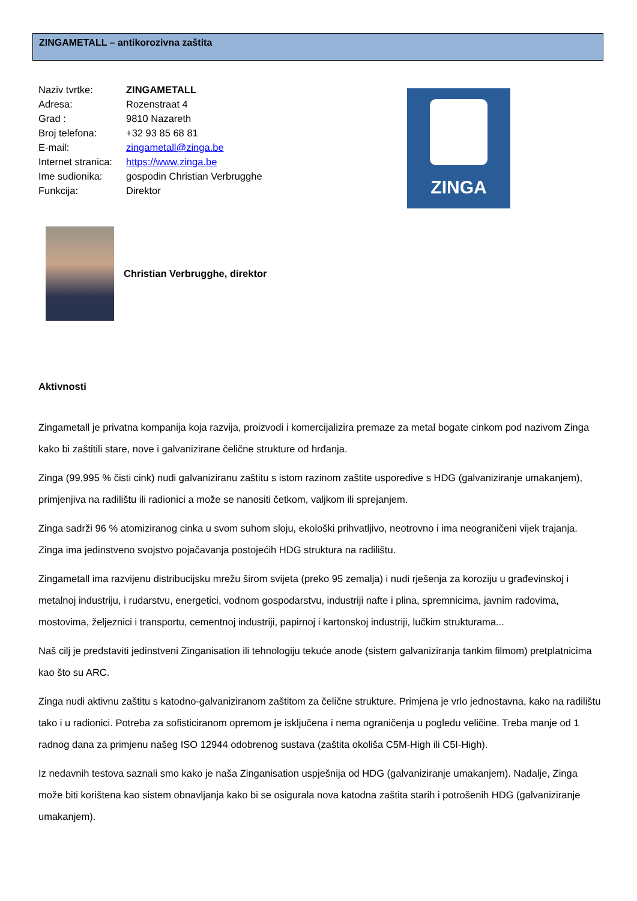ZINGAMETALL – antikorozivna zaštita
Naziv tvrtke: ZINGAMETALL
Adresa: Rozenstraat 4
Grad : 9810 Nazareth
Broj telefona: +32 93 85 68 81
E-mail: zingametall@zinga.be
Internet stranica: https://www.zinga.be
Ime sudionika: gospodin Christian Verbrugghe
Funkcija: Direktor
ZINGA
Christian Verbrugghe, direktor
Aktivnosti
Zingametall je privatna kompanija koja razvija, proizvodi i komercijalizira premaze za metal bogate cinkom pod nazivom Zinga kako bi zaštitili stare, nove i galvanizirane čelične strukture od hrđanja.
Zinga (99,995 % čisti cink) nudi galvaniziranu zaštitu s istom razinom zaštite usporedive s HDG (galvaniziranje umakanjem), primjenjiva na radilištu ili radionici a može se nanositi četkom, valjkom ili sprejanjem.
Zinga sadrži 96 % atomiziranog cinka u svom suhom sloju, ekološki prihvatljivo, neotrovno i ima neograničeni vijek trajanja. Zinga ima jedinstveno svojstvo pojačavanja postojećih HDG struktura na radilištu.
Zingametall ima razvijenu distribucijsku mrežu širom svijeta (preko 95 zemalja) i nudi rješenja za koroziju u građevinskoj i metalnoj industriju, i rudarstvu, energetici, vodnom gospodarstvu, industriji nafte i plina, spremnicima, javnim radovima, mostovima, željeznici i transportu, cementnoj industriji, papirnoj i kartonskoj industriji, lučkim strukturama...
Naš cilj je predstaviti jedinstveni Zinganisation ili tehnologiju tekuće anode (sistem galvaniziranja tankim filmom) pretplatnicima kao što su ARC.
Zinga nudi aktivnu zaštitu s katodno-galvaniziranom zaštitom za čelične strukture. Primjena je vrlo jednostavna, kako na radilištu tako i u radionici. Potreba za sofisticiranom opremom je isključena i nema ograničenja u pogledu veličine. Treba manje od 1 radnog dana za primjenu našeg ISO 12944 odobrenog sustava (zaštita okoliša C5M-High ili C5I-High).
Iz nedavnih testova saznali smo kako je naša Zinganisation uspješnija od HDG (galvaniziranje umakanjem). Nadalje, Zinga može biti korištena kao sistem obnavljanja kako bi se osigurala nova katodna zaštita starih i potrošenih HDG (galvaniziranje umakanjem).